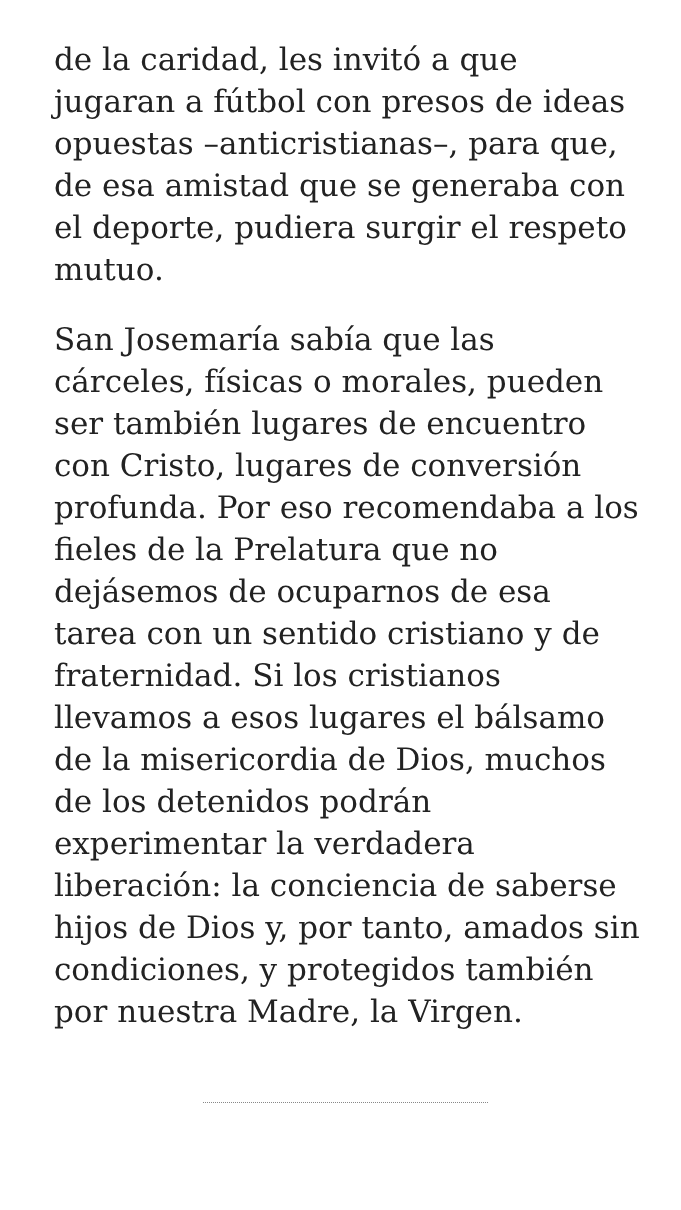de la caridad, les invitó a que jugaran a fútbol con presos de ideas opuestas –anticristianas–, para que, de esa amistad que se generaba con el deporte, pudiera surgir el respeto mutuo.
San Josemaría sabía que las cárceles, físicas o morales, pueden ser también lugares de encuentro con Cristo, lugares de conversión profunda. Por eso recomendaba a los fieles de la Prelatura que no dejásemos de ocuparnos de esa tarea con un sentido cristiano y de fraternidad. Si los cristianos llevamos a esos lugares el bálsamo de la misericordia de Dios, muchos de los detenidos podrán experimentar la verdadera liberación: la conciencia de saberse hijos de Dios y, por tanto, amados sin condiciones, y protegidos también por nuestra Madre, la Virgen.